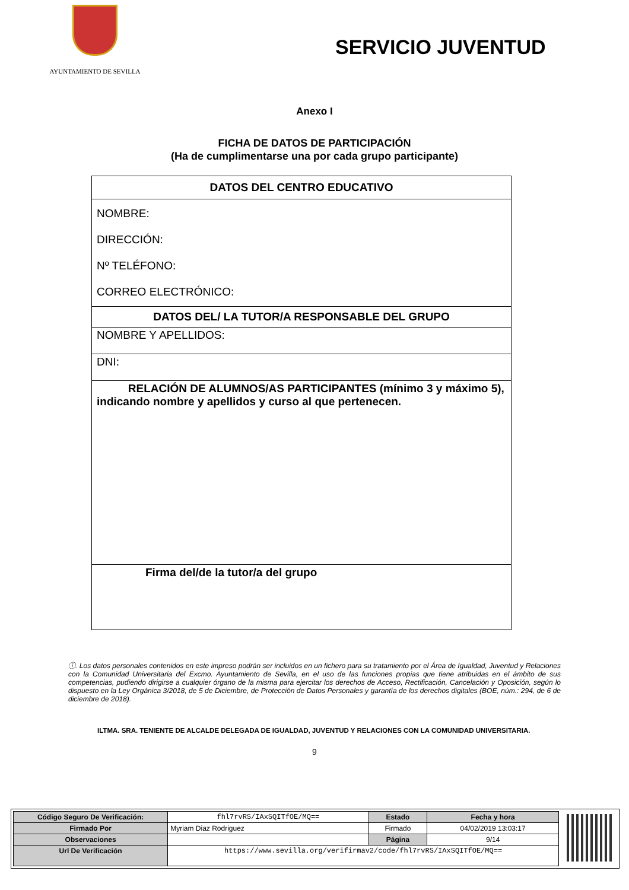AYUNTAMIENTO DE SEVILLA
SERVICIO JUVENTUD
Anexo I
FICHA DE DATOS DE PARTICIPACIÓN
(Ha de cumplimentarse una por cada grupo participante)
| DATOS DEL CENTRO EDUCATIVO |
| NOMBRE: DIRECCIÓN: Nº TELÉFONO: CORREO ELECTRÓNICO: |
| DATOS DEL/ LA TUTOR/A RESPONSABLE DEL GRUPO |
| NOMBRE Y APELLIDOS: |
| DNI: |
| RELACIÓN DE ALUMNOS/AS PARTICIPANTES (mínimo 3 y máximo 5), indicando nombre y apellidos y curso al que pertenecen. |
| Firma del/de la tutor/a del grupo |
ⓘ. Los datos personales contenidos en este impreso podrán ser incluidos en un fichero para su tratamiento por el Área de Igualdad, Juventud y Relaciones con la Comunidad Universitaria del Excmo. Ayuntamiento de Sevilla, en el uso de las funciones propias que tiene atribuidas en el ámbito de sus competencias, pudiendo dirigirse a cualquier órgano de la misma para ejercitar los derechos de Acceso, Rectificación, Cancelación y Oposición, según lo dispuesto en la Ley Orgánica 3/2018, de 5 de Diciembre, de Protección de Datos Personales y garantía de los derechos digitales (BOE, núm.: 294, de 6 de diciembre de 2018).
ILTMA. SRA. TENIENTE DE ALCALDE DELEGADA DE IGUALDAD, JUVENTUD Y RELACIONES CON LA COMUNIDAD UNIVERSITARIA.
9
| Código Seguro De Verificación: | fhl7rvRS/IAxSQITfOE/MQ== | Estado | Fecha y hora |
| Firmado Por | Myriam Diaz Rodriguez | Firmado | 04/02/2019 13:03:17 |
| Observaciones | | Página | 9/14 |
| Url De Verificación | https://www.sevilla.org/verifirmav2/code/fhl7rvRS/IAxSQITfOE/MQ== | | |